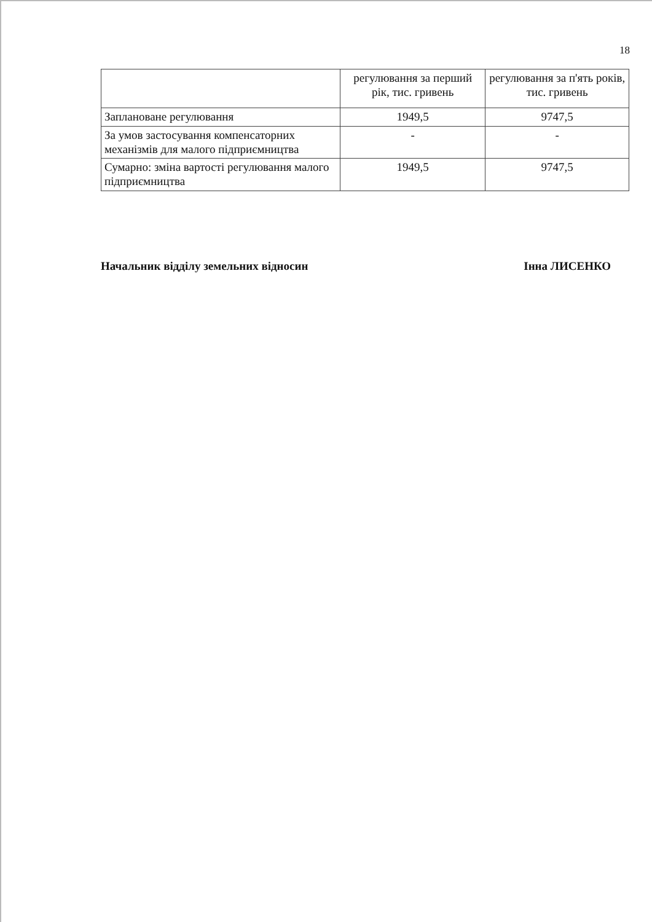18
| | регулювання за перший рік, тис. гривень | регулювання за п'ять років, тис. гривень |
| Заплановане регулювання | 1949,5 | 9747,5 |
| За умов застосування компенсаторних механізмів для малого підприємництва | - | - |
| Сумарно: зміна вартості регулювання малого підприємництва | 1949,5 | 9747,5 |
Начальник відділу земельних відносин Інна ЛИСЕНКО